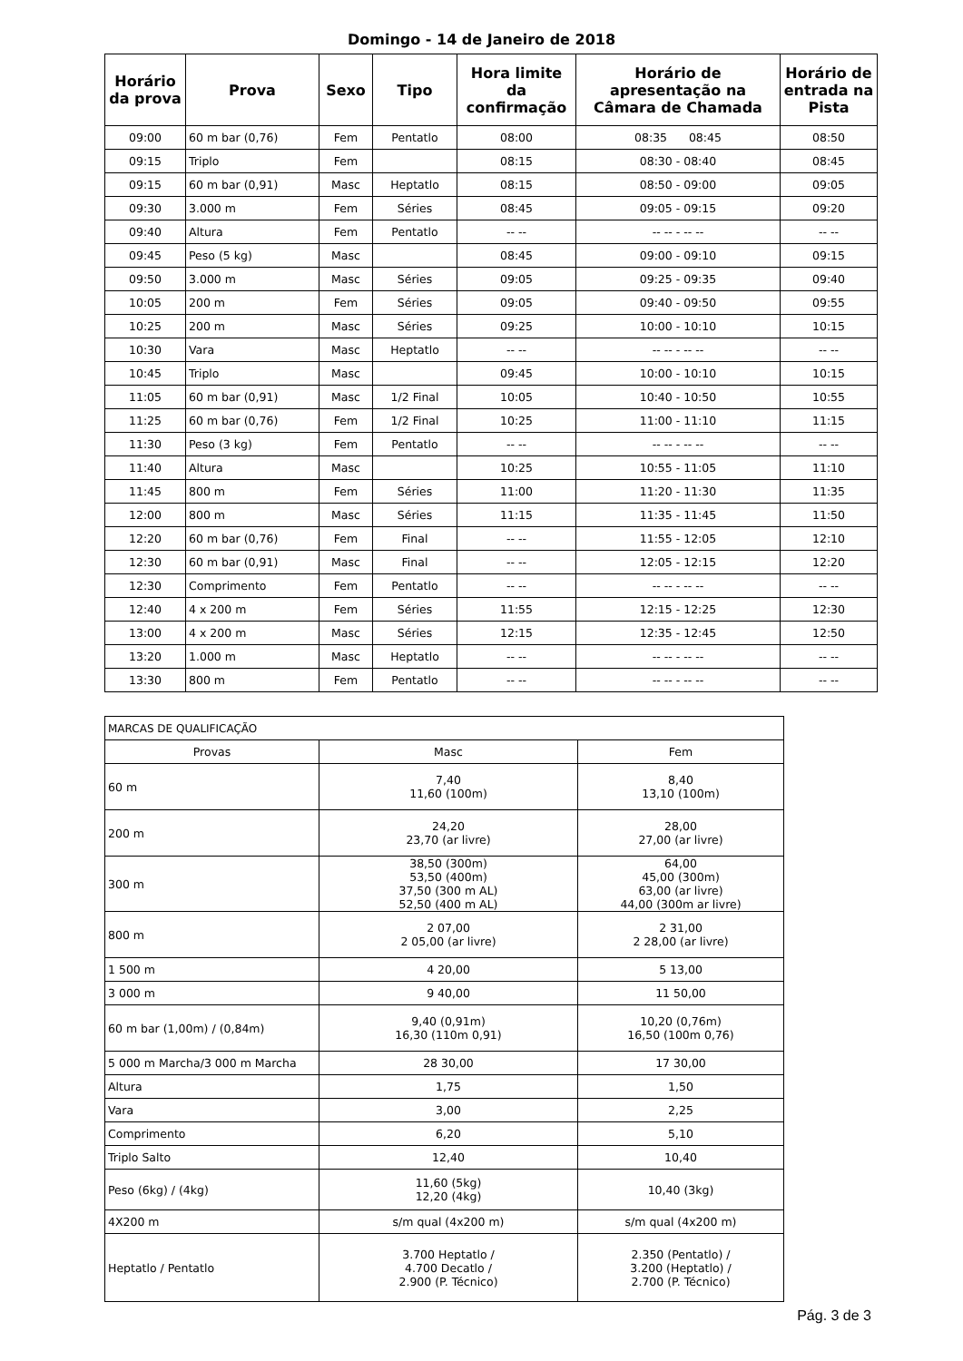Domingo - 14 de Janeiro de 2018
| Horário da prova | Prova | Sexo | Tipo | Hora limite da confirmação | Horário de apresentação na Câmara de Chamada | Horário de entrada na Pista |
| --- | --- | --- | --- | --- | --- | --- |
| 09:00 | 60 m bar (0,76) | Fem | Pentatlo | 08:00 | 08:35 08:45 | 08:50 |
| 09:15 | Triplo | Fem | | 08:15 | 08:30 - 08:40 | 08:45 |
| 09:15 | 60 m bar (0,91) | Masc | Heptatlo | 08:15 | 08:50 - 09:00 | 09:05 |
| 09:30 | 3.000 m | Fem | Séries | 08:45 | 09:05 - 09:15 | 09:20 |
| 09:40 | Altura | Fem | Pentatlo | -- -- | -- -- - -- -- | -- -- |
| 09:45 | Peso (5 kg) | Masc | | 08:45 | 09:00 - 09:10 | 09:15 |
| 09:50 | 3.000 m | Masc | Séries | 09:05 | 09:25 - 09:35 | 09:40 |
| 10:05 | 200 m | Fem | Séries | 09:05 | 09:40 - 09:50 | 09:55 |
| 10:25 | 200 m | Masc | Séries | 09:25 | 10:00 - 10:10 | 10:15 |
| 10:30 | Vara | Masc | Heptatlo | -- -- | -- -- - -- -- | -- -- |
| 10:45 | Triplo | Masc | | 09:45 | 10:00 - 10:10 | 10:15 |
| 11:05 | 60 m bar (0,91) | Masc | 1/2 Final | 10:05 | 10:40 - 10:50 | 10:55 |
| 11:25 | 60 m bar (0,76) | Fem | 1/2 Final | 10:25 | 11:00 - 11:10 | 11:15 |
| 11:30 | Peso (3 kg) | Fem | Pentatlo | -- -- | -- -- - -- -- | -- -- |
| 11:40 | Altura | Masc | | 10:25 | 10:55 - 11:05 | 11:10 |
| 11:45 | 800 m | Fem | Séries | 11:00 | 11:20 - 11:30 | 11:35 |
| 12:00 | 800 m | Masc | Séries | 11:15 | 11:35 - 11:45 | 11:50 |
| 12:20 | 60 m bar (0,76) | Fem | Final | -- -- | 11:55 - 12:05 | 12:10 |
| 12:30 | 60 m bar (0,91) | Masc | Final | -- -- | 12:05 - 12:15 | 12:20 |
| 12:30 | Comprimento | Fem | Pentatlo | -- -- | -- -- - -- -- | -- -- |
| 12:40 | 4 x 200 m | Fem | Séries | 11:55 | 12:15 - 12:25 | 12:30 |
| 13:00 | 4 x 200 m | Masc | Séries | 12:15 | 12:35 - 12:45 | 12:50 |
| 13:20 | 1.000 m | Masc | Heptatlo | -- -- | -- -- - -- -- | -- -- |
| 13:30 | 800 m | Fem | Pentatlo | -- -- | -- -- - -- -- | -- -- |
| MARCAS DE QUALIFICAÇÃO | | |
| Provas | Masc | Fem |
| 60 m | 7,40 11,60 (100m) | 8,40 13,10 (100m) |
| 200 m | 24,20 23,70 (ar livre) | 28,00 27,00 (ar livre) |
| 300 m | 38,50 (300m) 53,50 (400m) 37,50 (300 m AL) 52,50 (400 m AL) | 64,00 45,00 (300m) 63,00 (ar livre) 44,00 (300m ar livre) |
| 800 m | 2 07,00 2 05,00 (ar livre) | 2 31,00 2 28,00 (ar livre) |
| 1 500 m | 4 20,00 | 5 13,00 |
| 3 000 m | 9 40,00 | 11 50,00 |
| 60 m bar (1,00m) / (0,84m) | 9,40 (0,91m) 16,30 (110m 0,91) | 10,20 (0,76m) 16,50 (100m 0,76) |
| 5 000 m Marcha/3 000 m Marcha | 28 30,00 | 17 30,00 |
| Altura | 1,75 | 1,50 |
| Vara | 3,00 | 2,25 |
| Comprimento | 6,20 | 5,10 |
| Triplo Salto | 12,40 | 10,40 |
| Peso (6kg) / (4kg) | 11,60 (5kg) 12,20 (4kg) | 10,40 (3kg) |
| 4X200 m | s/m qual (4x200 m) | s/m qual (4x200 m) |
| Heptatlo / Pentatlo | 3.700 Heptatlo / 4.700 Decatlo / 2.900 (P. Técnico) | 2.350 (Pentatlo) / 3.200 (Heptatlo) / 2.700 (P. Técnico) |
Pág. 3 de 3